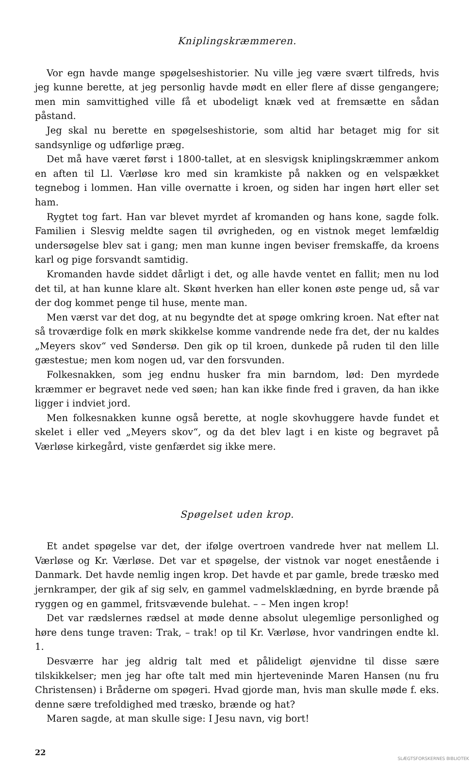Kniplingskræmmeren.
Vor egn havde mange spøgelseshistorier. Nu ville jeg være svært tilfreds, hvis jeg kunne berette, at jeg personlig havde mødt en eller flere af disse gengangere; men min samvittighed ville få et ubodeligt knæk ved at fremsætte en sådan påstand.
Jeg skal nu berette en spøgelseshistorie, som altid har betaget mig for sit sandsynlige og udførlige præg.
Det må have været først i 1800-tallet, at en slesvigsk kniplingskræmmer ankom en aften til Ll. Værløse kro med sin kramkiste på nakken og en velspækket tegnebog i lommen. Han ville overnatte i kroen, og siden har ingen hørt eller set ham.
Rygtet tog fart. Han var blevet myrdet af kromanden og hans kone, sagde folk. Familien i Slesvig meldte sagen til øvrigheden, og en vistnok meget lemfældig undersøgelse blev sat i gang; men man kunne ingen beviser fremskaffe, da kroens karl og pige forsvandt samtidig.
Kromanden havde siddet dårligt i det, og alle havde ventet en fallit; men nu lod det til, at han kunne klare alt. Skønt hverken han eller konen øste penge ud, så var der dog kommet penge til huse, mente man.
Men værst var det dog, at nu begyndte det at spøge omkring kroen. Nat efter nat så troværdige folk en mørk skikkelse komme vandrende nede fra det, der nu kaldes „Meyers skov“ ved Søndersø. Den gik op til kroen, dunkede på ruden til den lille gæstestue; men kom nogen ud, var den forsvunden.
Folkesnakken, som jeg endnu husker fra min barndom, lød: Den myrdede kræmmer er begravet nede ved søen; han kan ikke finde fred i graven, da han ikke ligger i indviet jord.
Men folkesnakken kunne også berette, at nogle skovhuggere havde fundet et skelet i eller ved „Meyers skov“, og da det blev lagt i en kiste og begravet på Værløse kirkegård, viste genfærdet sig ikke mere.
Spøgelset uden krop.
Et andet spøgelse var det, der ifølge overtroen vandrede hver nat mellem Ll. Værløse og Kr. Værløse. Det var et spøgelse, der vistnok var noget enestående i Danmark. Det havde nemlig ingen krop. Det havde et par gamle, brede træsko med jernkramper, der gik af sig selv, en gammel vadmelsklædning, en byrde brænde på ryggen og en gammel, fritsvævende bulehat. – – Men ingen krop!
Det var rædslernes rædsel at møde denne absolut ulegemlige personlighed og høre dens tunge traven: Trak, – trak! op til Kr. Værløse, hvor vandringen endte kl. 1.
Desværre har jeg aldrig talt med et pålideligt øjenvidne til disse sære tilskikkelser; men jeg har ofte talt med min hjerteveninde Maren Hansen (nu fru Christensen) i Bråderne om spøgeri. Hvad gjorde man, hvis man skulle møde f. eks. denne sære trefoldighed med træsko, brænde og hat?
Maren sagde, at man skulle sige: I Jesu navn, vig bort!
22
SLÆGTSFORSKERNES BIBLIOTEK